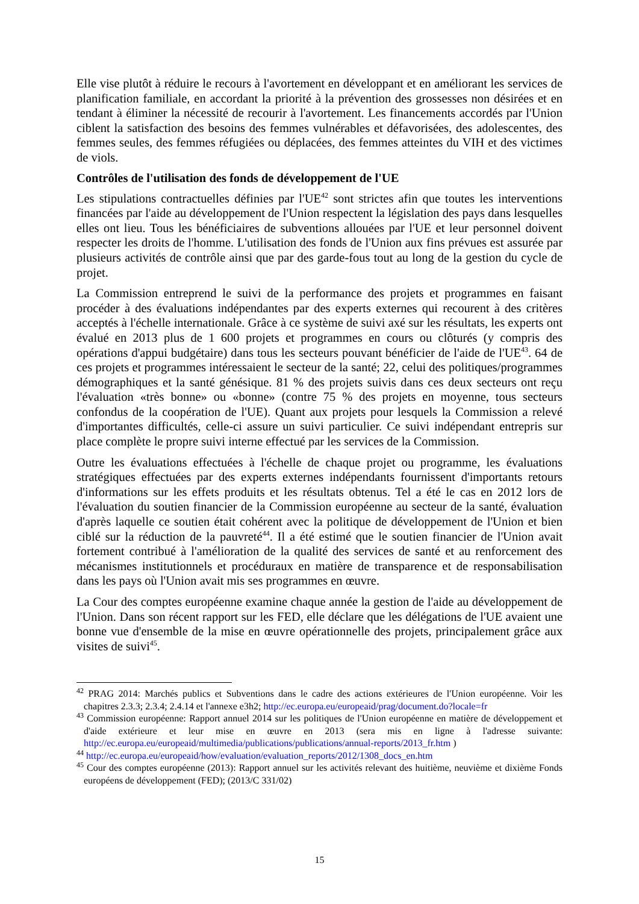Elle vise plutôt à réduire le recours à l'avortement en développant et en améliorant les services de planification familiale, en accordant la priorité à la prévention des grossesses non désirées et en tendant à éliminer la nécessité de recourir à l'avortement. Les financements accordés par l'Union ciblent la satisfaction des besoins des femmes vulnérables et défavorisées, des adolescentes, des femmes seules, des femmes réfugiées ou déplacées, des femmes atteintes du VIH et des victimes de viols.
Contrôles de l'utilisation des fonds de développement de l'UE
Les stipulations contractuelles définies par l'UE<sup>42</sup> sont strictes afin que toutes les interventions financées par l'aide au développement de l'Union respectent la législation des pays dans lesquelles elles ont lieu. Tous les bénéficiaires de subventions allouées par l'UE et leur personnel doivent respecter les droits de l'homme. L'utilisation des fonds de l'Union aux fins prévues est assurée par plusieurs activités de contrôle ainsi que par des garde-fous tout au long de la gestion du cycle de projet.
La Commission entreprend le suivi de la performance des projets et programmes en faisant procéder à des évaluations indépendantes par des experts externes qui recourent à des critères acceptés à l'échelle internationale. Grâce à ce système de suivi axé sur les résultats, les experts ont évalué en 2013 plus de 1 600 projets et programmes en cours ou clôturés (y compris des opérations d'appui budgétaire) dans tous les secteurs pouvant bénéficier de l'aide de l'UE<sup>43</sup>. 64 de ces projets et programmes intéressaient le secteur de la santé; 22, celui des politiques/programmes démographiques et la santé génésique. 81 % des projets suivis dans ces deux secteurs ont reçu l'évaluation «très bonne» ou «bonne» (contre 75 % des projets en moyenne, tous secteurs confondus de la coopération de l'UE). Quant aux projets pour lesquels la Commission a relevé d'importantes difficultés, celle-ci assure un suivi particulier. Ce suivi indépendant entrepris sur place complète le propre suivi interne effectué par les services de la Commission.
Outre les évaluations effectuées à l'échelle de chaque projet ou programme, les évaluations stratégiques effectuées par des experts externes indépendants fournissent d'importants retours d'informations sur les effets produits et les résultats obtenus. Tel a été le cas en 2012 lors de l'évaluation du soutien financier de la Commission européenne au secteur de la santé, évaluation d'après laquelle ce soutien était cohérent avec la politique de développement de l'Union et bien ciblé sur la réduction de la pauvreté<sup>44</sup>. Il a été estimé que le soutien financier de l'Union avait fortement contribué à l'amélioration de la qualité des services de santé et au renforcement des mécanismes institutionnels et procéduraux en matière de transparence et de responsabilisation dans les pays où l'Union avait mis ses programmes en œuvre.
La Cour des comptes européenne examine chaque année la gestion de l'aide au développement de l'Union. Dans son récent rapport sur les FED, elle déclare que les délégations de l'UE avaient une bonne vue d'ensemble de la mise en œuvre opérationnelle des projets, principalement grâce aux visites de suivi<sup>45</sup>.
<sup>42</sup> PRAG 2014: Marchés publics et Subventions dans le cadre des actions extérieures de l'Union européenne. Voir les chapitres 2.3.3; 2.3.4; 2.4.14 et l'annexe e3h2; http://ec.europa.eu/europeaid/prag/document.do?locale=fr
<sup>43</sup> Commission européenne: Rapport annuel 2014 sur les politiques de l'Union européenne en matière de développement et d'aide extérieure et leur mise en œuvre en 2013 (sera mis en ligne à l'adresse suivante: http://ec.europa.eu/europeaid/multimedia/publications/publications/annual-reports/2013_fr.htm )
<sup>44</sup> http://ec.europa.eu/europeaid/how/evaluation/evaluation_reports/2012/1308_docs_en.htm
<sup>45</sup> Cour des comptes européenne (2013): Rapport annuel sur les activités relevant des huitième, neuvième et dixième Fonds européens de développement (FED); (2013/C 331/02)
15